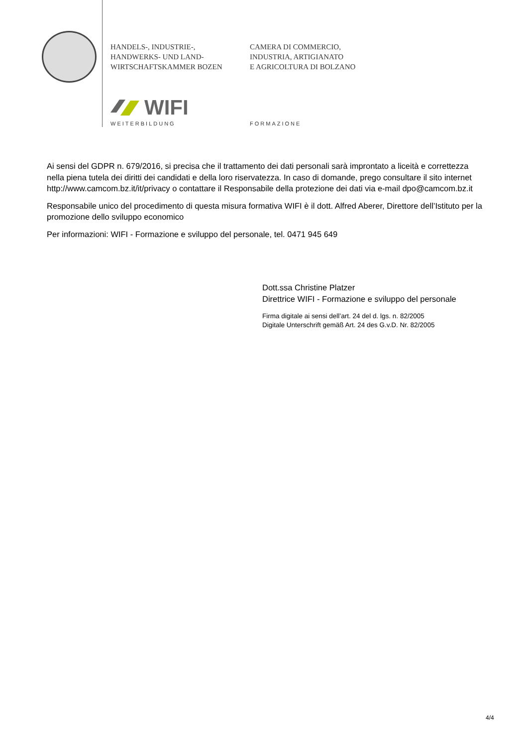HANDELS-, INDUSTRIE-,
HANDWERKS- UND LAND-
WIRTSCHAFTSKAMMER BOZEN
CAMERA DI COMMERCIO,
INDUSTRIA, ARTIGIANATO
E AGRICOLTURA DI BOLZANO
WIFI
WEITERBILDUNG FORMAZIONE
Ai sensi del GDPR n. 679/2016, si precisa che il trattamento dei dati personali sarà improntato a liceità e correttezza nella piena tutela dei diritti dei candidati e della loro riservatezza. In caso di domande, prego consultare il sito internet http://www.camcom.bz.it/it/privacy o contattare il Responsabile della protezione dei dati via e-mail dpo@camcom.bz.it
Responsabile unico del procedimento di questa misura formativa WIFI è il dott. Alfred Aberer, Direttore dell’Istituto per la promozione dello sviluppo economico
Per informazioni: WIFI - Formazione e sviluppo del personale, tel. 0471 945 649
Dott.ssa Christine Platzer
Direttrice WIFI - Formazione e sviluppo del personale
Firma digitale ai sensi dell’art. 24 del d. lgs. n. 82/2005
Digitale Unterschrift gemäß Art. 24 des G.v.D. Nr. 82/2005
4/4